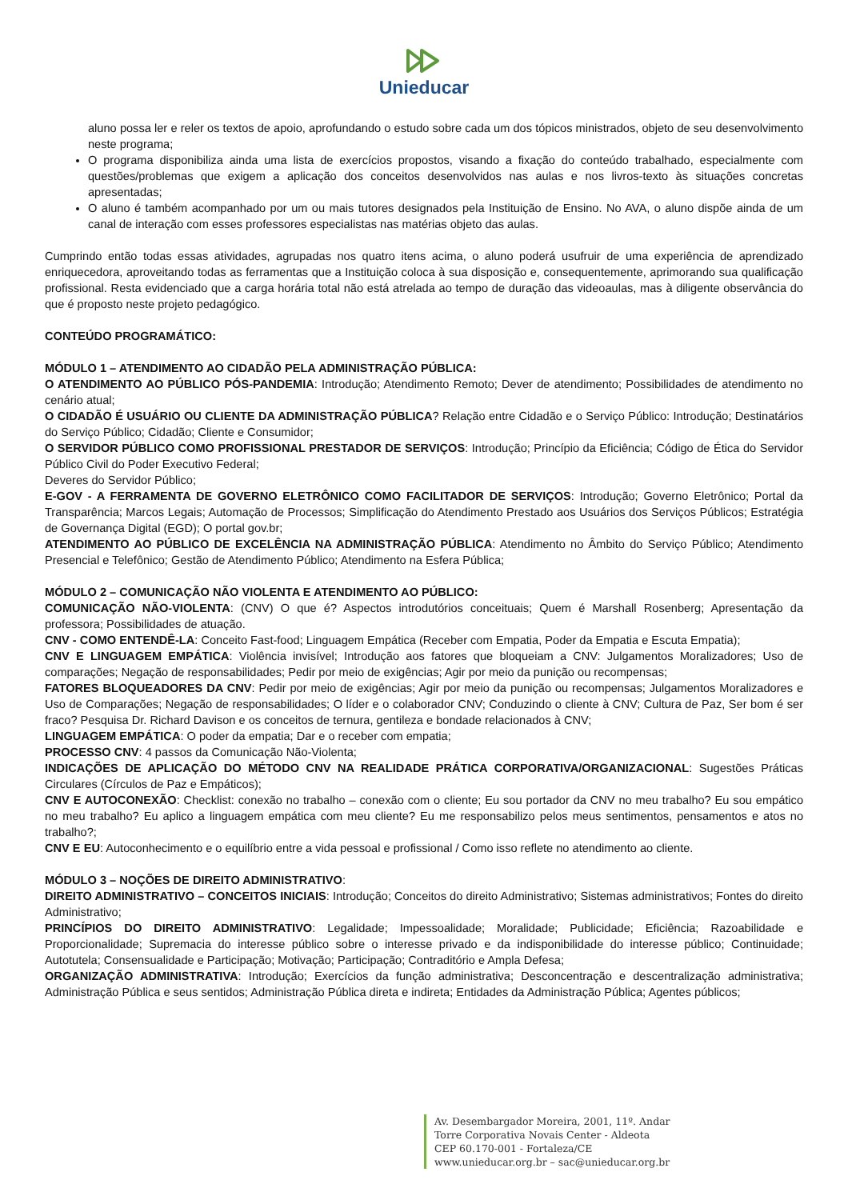Unieducar
aluno possa ler e reler os textos de apoio, aprofundando o estudo sobre cada um dos tópicos ministrados, objeto de seu desenvolvimento neste programa;
O programa disponibiliza ainda uma lista de exercícios propostos, visando a fixação do conteúdo trabalhado, especialmente com questões/problemas que exigem a aplicação dos conceitos desenvolvidos nas aulas e nos livros-texto às situações concretas apresentadas;
O aluno é também acompanhado por um ou mais tutores designados pela Instituição de Ensino. No AVA, o aluno dispõe ainda de um canal de interação com esses professores especialistas nas matérias objeto das aulas.
Cumprindo então todas essas atividades, agrupadas nos quatro itens acima, o aluno poderá usufruir de uma experiência de aprendizado enriquecedora, aproveitando todas as ferramentas que a Instituição coloca à sua disposição e, consequentemente, aprimorando sua qualificação profissional. Resta evidenciado que a carga horária total não está atrelada ao tempo de duração das videoaulas, mas à diligente observância do que é proposto neste projeto pedagógico.
CONTEÚDO PROGRAMÁTICO:
MÓDULO 1 – ATENDIMENTO AO CIDADÃO PELA ADMINISTRAÇÃO PÚBLICA:
O ATENDIMENTO AO PÚBLICO PÓS-PANDEMIA: Introdução; Atendimento Remoto; Dever de atendimento; Possibilidades de atendimento no cenário atual;
O CIDADÃO É USUÁRIO OU CLIENTE DA ADMINISTRAÇÃO PÚBLICA? Relação entre Cidadão e o Serviço Público: Introdução; Destinatários do Serviço Público; Cidadão; Cliente e Consumidor;
O SERVIDOR PÚBLICO COMO PROFISSIONAL PRESTADOR DE SERVIÇOS: Introdução; Princípio da Eficiência; Código de Ética do Servidor Público Civil do Poder Executivo Federal;
Deveres do Servidor Público;
E-GOV - A FERRAMENTA DE GOVERNO ELETRÔNICO COMO FACILITADOR DE SERVIÇOS: Introdução; Governo Eletrônico; Portal da Transparência; Marcos Legais; Automação de Processos; Simplificação do Atendimento Prestado aos Usuários dos Serviços Públicos; Estratégia de Governança Digital (EGD); O portal gov.br;
ATENDIMENTO AO PÚBLICO DE EXCELÊNCIA NA ADMINISTRAÇÃO PÚBLICA: Atendimento no Âmbito do Serviço Público; Atendimento Presencial e Telefônico; Gestão de Atendimento Público; Atendimento na Esfera Pública;
MÓDULO 2 – COMUNICAÇÃO NÃO VIOLENTA E ATENDIMENTO AO PÚBLICO:
COMUNICAÇÃO NÃO-VIOLENTA: (CNV) O que é? Aspectos introdutórios conceituais; Quem é Marshall Rosenberg; Apresentação da professora; Possibilidades de atuação.
CNV - COMO ENTENDÊ-LA: Conceito Fast-food; Linguagem Empática (Receber com Empatia, Poder da Empatia e Escuta Empatia);
CNV E LINGUAGEM EMPÁTICA: Violência invisível; Introdução aos fatores que bloqueiam a CNV: Julgamentos Moralizadores; Uso de comparações; Negação de responsabilidades; Pedir por meio de exigências; Agir por meio da punição ou recompensas;
FATORES BLOQUEADORES DA CNV: Pedir por meio de exigências; Agir por meio da punição ou recompensas; Julgamentos Moralizadores e Uso de Comparações; Negação de responsabilidades; O líder e o colaborador CNV; Conduzindo o cliente à CNV; Cultura de Paz, Ser bom é ser fraco? Pesquisa Dr. Richard Davison e os conceitos de ternura, gentileza e bondade relacionados à CNV;
LINGUAGEM EMPÁTICA: O poder da empatia; Dar e o receber com empatia;
PROCESSO CNV: 4 passos da Comunicação Não-Violenta;
INDICAÇÕES DE APLICAÇÃO DO MÉTODO CNV NA REALIDADE PRÁTICA CORPORATIVA/ORGANIZACIONAL: Sugestões Práticas Circulares (Círculos de Paz e Empáticos);
CNV E AUTOCONEXÃO: Checklist: conexão no trabalho – conexão com o cliente; Eu sou portador da CNV no meu trabalho? Eu sou empático no meu trabalho? Eu aplico a linguagem empática com meu cliente? Eu me responsabilizo pelos meus sentimentos, pensamentos e atos no trabalho?;
CNV E EU: Autoconhecimento e o equilíbrio entre a vida pessoal e profissional / Como isso reflete no atendimento ao cliente.
MÓDULO 3 – NOÇÕES DE DIREITO ADMINISTRATIVO:
DIREITO ADMINISTRATIVO – CONCEITOS INICIAIS: Introdução; Conceitos do direito Administrativo; Sistemas administrativos; Fontes do direito Administrativo;
PRINCÍPIOS DO DIREITO ADMINISTRATIVO: Legalidade; Impessoalidade; Moralidade; Publicidade; Eficiência; Razoabilidade e Proporcionalidade; Supremacia do interesse público sobre o interesse privado e da indisponibilidade do interesse público; Continuidade; Autotutela; Consensualidade e Participação; Motivação; Participação; Contraditório e Ampla Defesa;
ORGANIZAÇÃO ADMINISTRATIVA: Introdução; Exercícios da função administrativa; Desconcentração e descentralização administrativa; Administração Pública e seus sentidos; Administração Pública direta e indireta; Entidades da Administração Pública; Agentes públicos;
Av. Desembargador Moreira, 2001, 11º. Andar
Torre Corporativa Novais Center - Aldeota
CEP 60.170-001 - Fortaleza/CE
www.unieducar.org.br – sac@unieducar.org.br